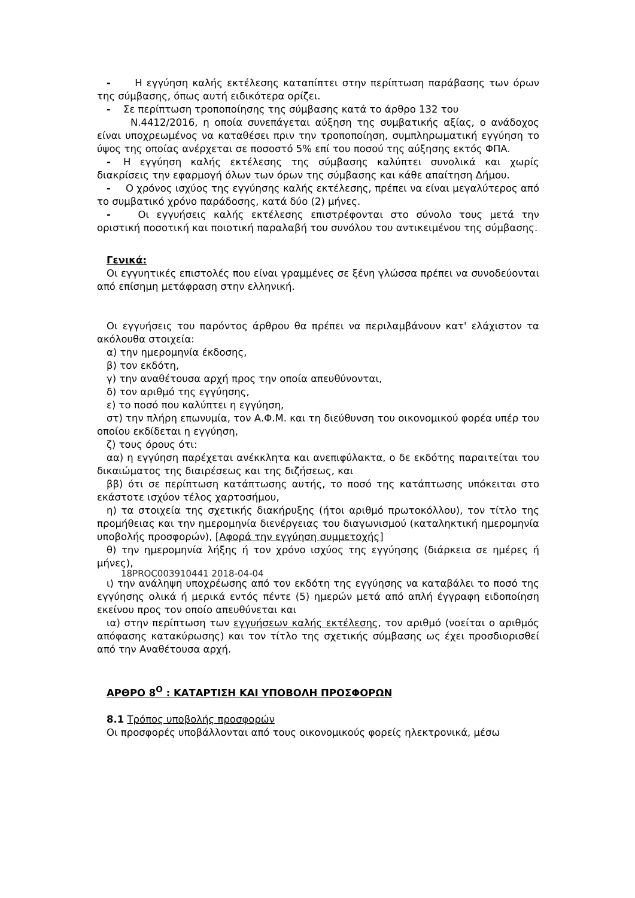- Η εγγύηση καλής εκτέλεσης καταπίπτει στην περίπτωση παράβασης των όρων της σύμβασης, όπως αυτή ειδικότερα ορίζει.
- Σε περίπτωση τροποποίησης της σύμβασης κατά το άρθρο 132 του
Ν.4412/2016, η οποία συνεπάγεται αύξηση της συμβατικής αξίας, ο ανάδοχος είναι υποχρεωμένος να καταθέσει πριν την τροποποίηση, συμπληρωματική εγγύηση το ύψος της οποίας ανέρχεται σε ποσοστό 5% επί του ποσού της αύξησης εκτός ΦΠΑ.
- Η εγγύηση καλής εκτέλεσης της σύμβασης καλύπτει συνολικά και χωρίς διακρίσεις την εφαρμογή όλων των όρων της σύμβασης και κάθε απαίτηση Δήμου.
- Ο χρόνος ισχύος της εγγύησης καλής εκτέλεσης, πρέπει να είναι μεγαλύτερος από το συμβατικό χρόνο παράδοσης, κατά δύο (2) μήνες.
- Οι εγγυήσεις καλής εκτέλεσης επιστρέφονται στο σύνολο τους μετά την οριστική ποσοτική και ποιοτική παραλαβή του συνόλου του αντικειμένου της σύμβασης.
Γενικά:
Οι εγγυητικές επιστολές που είναι γραμμένες σε ξένη γλώσσα πρέπει να συνοδεύονται από επίσημη μετάφραση στην ελληνική.
Οι εγγυήσεις του παρόντος άρθρου θα πρέπει να περιλαμβάνουν κατ' ελάχιστον τα ακόλουθα στοιχεία:
α) την ημερομηνία έκδοσης,
β) τον εκδότη,
γ) την αναθέτουσα αρχή προς την οποία απευθύνονται,
δ) τον αριθμό της εγγύησης,
ε) το ποσό που καλύπτει η εγγύηση,
στ) την πλήρη επωνυμία, τον Α.Φ.Μ. και τη διεύθυνση του οικονομικού φορέα υπέρ του οποίου εκδίδεται η εγγύηση,
ζ) τους όρους ότι:
αα) η εγγύηση παρέχεται ανέκκλητα και ανεπιφύλακτα, ο δε εκδότης παραιτείται του δικαιώματος της διαιρέσεως και της διζήσεως, και
ββ) ότι σε περίπτωση κατάπτωσης αυτής, το ποσό της κατάπτωσης υπόκειται στο εκάστοτε ισχύον τέλος χαρτοσήμου,
η) τα στοιχεία της σχετικής διακήρυξης (ήτοι αριθμό πρωτοκόλλου), τον τίτλο της προμήθειας και την ημερομηνία διενέργειας του διαγωνισμού (καταληκτική ημερομηνία υποβολής προσφορών), [Αφορά την εγγύηση συμμετοχής]
θ) την ημερομηνία λήξης ή τον χρόνο ισχύος της εγγύησης (διάρκεια σε ημέρες ή μήνες),
18PROC003910441 2018-04-04
ι) την ανάληψη υποχρέωσης από τον εκδότη της εγγύησης να καταβάλει το ποσό της εγγύησης ολικά ή μερικά εντός πέντε (5) ημερών μετά από απλή έγγραφη ειδοποίηση εκείνου προς τον οποίο απευθύνεται και
ια) στην περίπτωση των εγγυήσεων καλής εκτέλεσης, τον αριθμό (νοείται ο αριθμός απόφασης κατακύρωσης) και τον τίτλο της σχετικής σύμβασης ως έχει προσδιορισθεί από την Αναθέτουσα αρχή.
ΑΡΘΡΟ 8<sup>Ο</sup> : ΚΑΤΑΡΤΙΣΗ ΚΑΙ ΥΠΟΒΟΛΗ ΠΡΟΣΦΟΡΩΝ
8.1 Τρόπος υποβολής προσφορών
Οι προσφορές υποβάλλονται από τους οικονομικούς φορείς ηλεκτρονικά, μέσω